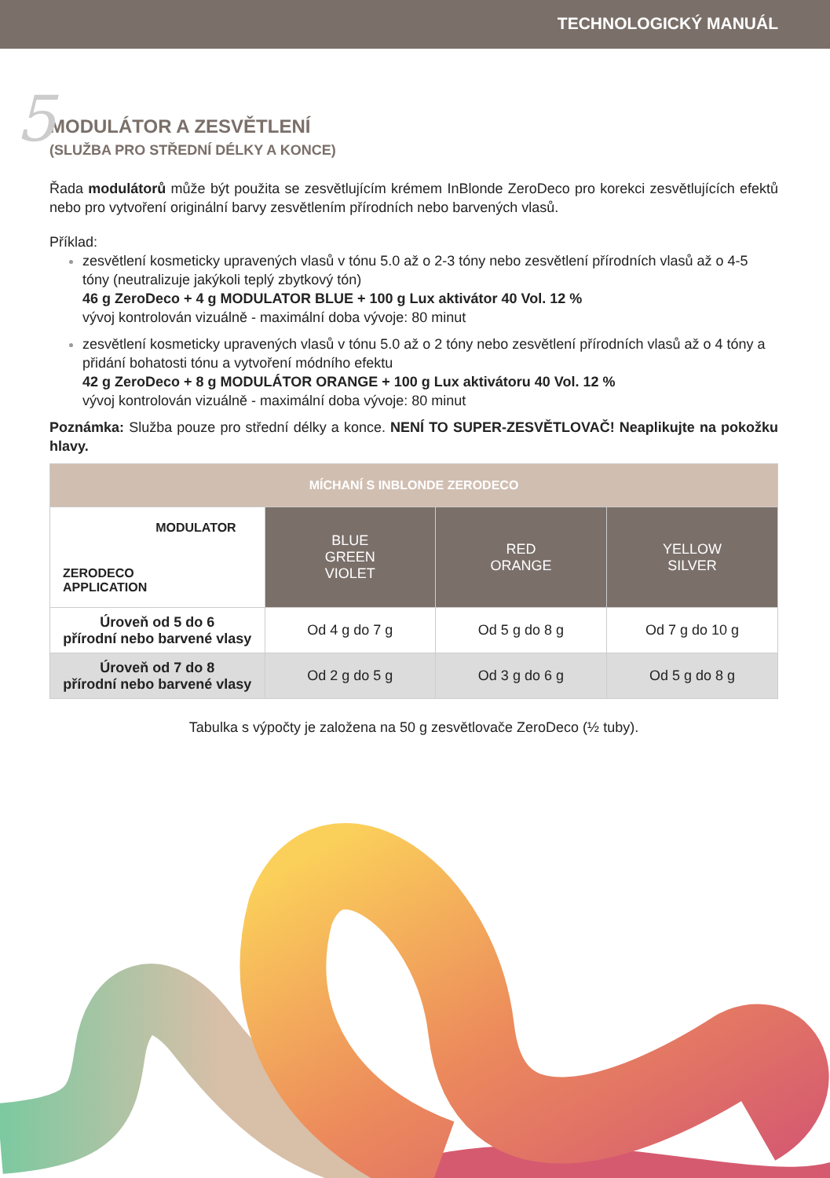TECHNOLOGICKÝ MANUÁL
5
MODULÁTOR A ZESVĚTLENÍ
(SLUŽBA PRO STŘEDNÍ DÉLKY A KONCE)
Řada modulátorů může být použita se zesvětlujícím krémem InBlonde ZeroDeco pro korekci zesvětlujících efektů nebo pro vytvoření originální barvy zesvětlením přírodních nebo barvených vlasů.
Příklad:
zesvětlení kosmeticky upravených vlasů v tónu 5.0 až o 2-3 tóny nebo zesvětlení přírodních vlasů až o 4-5 tóny (neutralizuje jakýkoli teplý zbytkový tón)
46 g ZeroDeco + 4 g MODULATOR BLUE + 100 g Lux aktivátor 40 Vol. 12 %
vývoj kontrolován vizuálně - maximální doba vývoje: 80 minut
zesvětlení kosmeticky upravených vlasů v tónu 5.0 až o 2 tóny nebo zesvětlení přírodních vlasů až o 4 tóny a přidání bohatosti tónu a vytvoření módního efektu
42 g ZeroDeco + 8 g MODULÁTOR ORANGE + 100 g Lux aktivátoru 40 Vol. 12 %
vývoj kontrolován vizuálně - maximální doba vývoje: 80 minut
Poznámka: Služba pouze pro střední délky a konce. NENÍ TO SUPER-ZESVĚTLOVAČ! Neaplikujte na pokožku hlavy.
| MÍCHANÍ S INBLONDE ZERODECO | | | |
| --- | --- | --- | --- |
| MODULATOR ZERODECO APPLICATION | BLUE GREEN VIOLET | RED ORANGE | YELLOW SILVER |
| Úroveň od 5 do 6 přírodní nebo barvené vlasy | Od 4 g do 7 g | Od 5 g do 8 g | Od 7 g do 10 g |
| Úroveň od 7 do 8 přírodní nebo barvené vlasy | Od 2 g do 5 g | Od 3 g do 6 g | Od 5 g do 8 g |
Tabulka s výpočty je založena na 50 g zesvětlovače ZeroDeco (½ tuby).